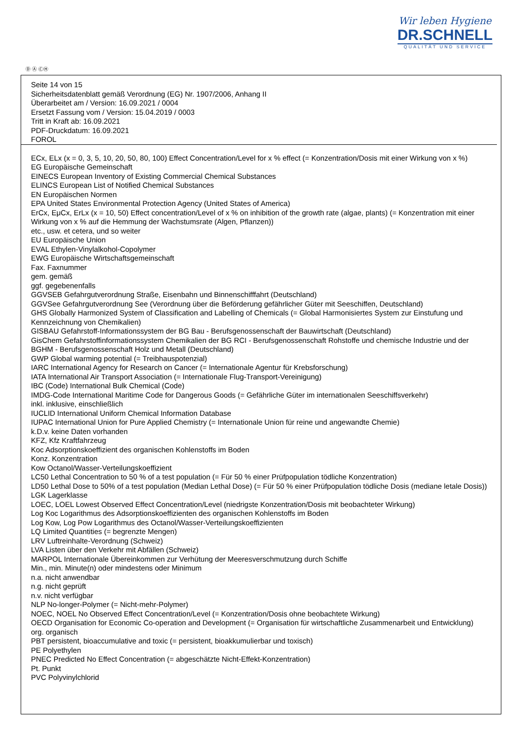Wir leben Hygiene
DR.SCHNELL
QUALITÄT UND SERVICE
Ⓓ Ⓐ ⒸⒽ
Seite 14 von 15
Sicherheitsdatenblatt gemäß Verordnung (EG) Nr. 1907/2006, Anhang II
Überarbeitet am / Version: 16.09.2021 / 0004
Ersetzt Fassung vom / Version: 15.04.2019 / 0003
Tritt in Kraft ab: 16.09.2021
PDF-Druckdatum: 16.09.2021
FOROL
ECx, ELx (x = 0, 3, 5, 10, 20, 50, 80, 100) Effect Concentration/Level for x % effect (= Konzentration/Dosis mit einer Wirkung von x %)
EG Europäische Gemeinschaft
EINECS European Inventory of Existing Commercial Chemical Substances
ELINCS European List of Notified Chemical Substances
EN Europäischen Normen
EPA United States Environmental Protection Agency (United States of America)
ErCx, EμCx, ErLx (x = 10, 50) Effect concentration/Level of x % on inhibition of the growth rate (algae, plants) (= Konzentration mit einer Wirkung von x % auf die Hemmung der Wachstumsrate (Algen, Pflanzen))
etc., usw. et cetera, und so weiter
EU Europäische Union
EVAL Ethylen-Vinylalkohol-Copolymer
EWG Europäische Wirtschaftsgemeinschaft
Fax. Faxnummer
gem. gemäß
ggf. gegebenenfalls
GGVSEB Gefahrgutverordnung Straße, Eisenbahn und Binnenschifffahrt (Deutschland)
GGVSee Gefahrgutverordnung See (Verordnung über die Beförderung gefährlicher Güter mit Seeschiffen, Deutschland)
GHS Globally Harmonized System of Classification and Labelling of Chemicals (= Global Harmonisiertes System zur Einstufung und Kennzeichnung von Chemikalien)
GISBAU Gefahrstoff-Informationssystem der BG Bau - Berufsgenossenschaft der Bauwirtschaft (Deutschland)
GisChem Gefahrstoffinformationssystem Chemikalien der BG RCI - Berufsgenossenschaft Rohstoffe und chemische Industrie und der BGHM - Berufsgenossenschaft Holz und Metall (Deutschland)
GWP Global warming potential (= Treibhauspotenzial)
IARC International Agency for Research on Cancer (= Internationale Agentur für Krebsforschung)
IATA International Air Transport Association (= Internationale Flug-Transport-Vereinigung)
IBC (Code) International Bulk Chemical (Code)
IMDG-Code International Maritime Code for Dangerous Goods (= Gefährliche Güter im internationalen Seeschiffsverkehr)
inkl. inklusive, einschließlich
IUCLID International Uniform Chemical Information Database
IUPAC International Union for Pure Applied Chemistry (= Internationale Union für reine und angewandte Chemie)
k.D.v. keine Daten vorhanden
KFZ, Kfz Kraftfahrzeug
Koc Adsorptionskoeffizient des organischen Kohlenstoffs im Boden
Konz. Konzentration
Kow Octanol/Wasser-Verteilungskoeffizient
LC50 Lethal Concentration to 50 % of a test population (= Für 50 % einer Prüfpopulation tödliche Konzentration)
LD50 Lethal Dose to 50% of a test population (Median Lethal Dose) (= Für 50 % einer Prüfpopulation tödliche Dosis (mediane letale Dosis))
LGK Lagerklasse
LOEC, LOEL Lowest Observed Effect Concentration/Level (niedrigste Konzentration/Dosis mit beobachteter Wirkung)
Log Koc Logarithmus des Adsorptionskoeffizienten des organischen Kohlenstoffs im Boden
Log Kow, Log Pow Logarithmus des Octanol/Wasser-Verteilungskoeffizienten
LQ Limited Quantities (= begrenzte Mengen)
LRV Luftreinhalte-Verordnung (Schweiz)
LVA Listen über den Verkehr mit Abfällen (Schweiz)
MARPOL Internationale Übereinkommen zur Verhütung der Meeresverschmutzung durch Schiffe
Min., min. Minute(n) oder mindestens oder Minimum
n.a. nicht anwendbar
n.g. nicht geprüft
n.v. nicht verfügbar
NLP No-longer-Polymer (= Nicht-mehr-Polymer)
NOEC, NOEL No Observed Effect Concentration/Level (= Konzentration/Dosis ohne beobachtete Wirkung)
OECD Organisation for Economic Co-operation and Development (= Organisation für wirtschaftliche Zusammenarbeit und Entwicklung)
org. organisch
PBT persistent, bioaccumulative and toxic (= persistent, bioakkumulierbar und toxisch)
PE Polyethylen
PNEC Predicted No Effect Concentration (= abgeschätzte Nicht-Effekt-Konzentration)
Pt. Punkt
PVC Polyvinylchlorid